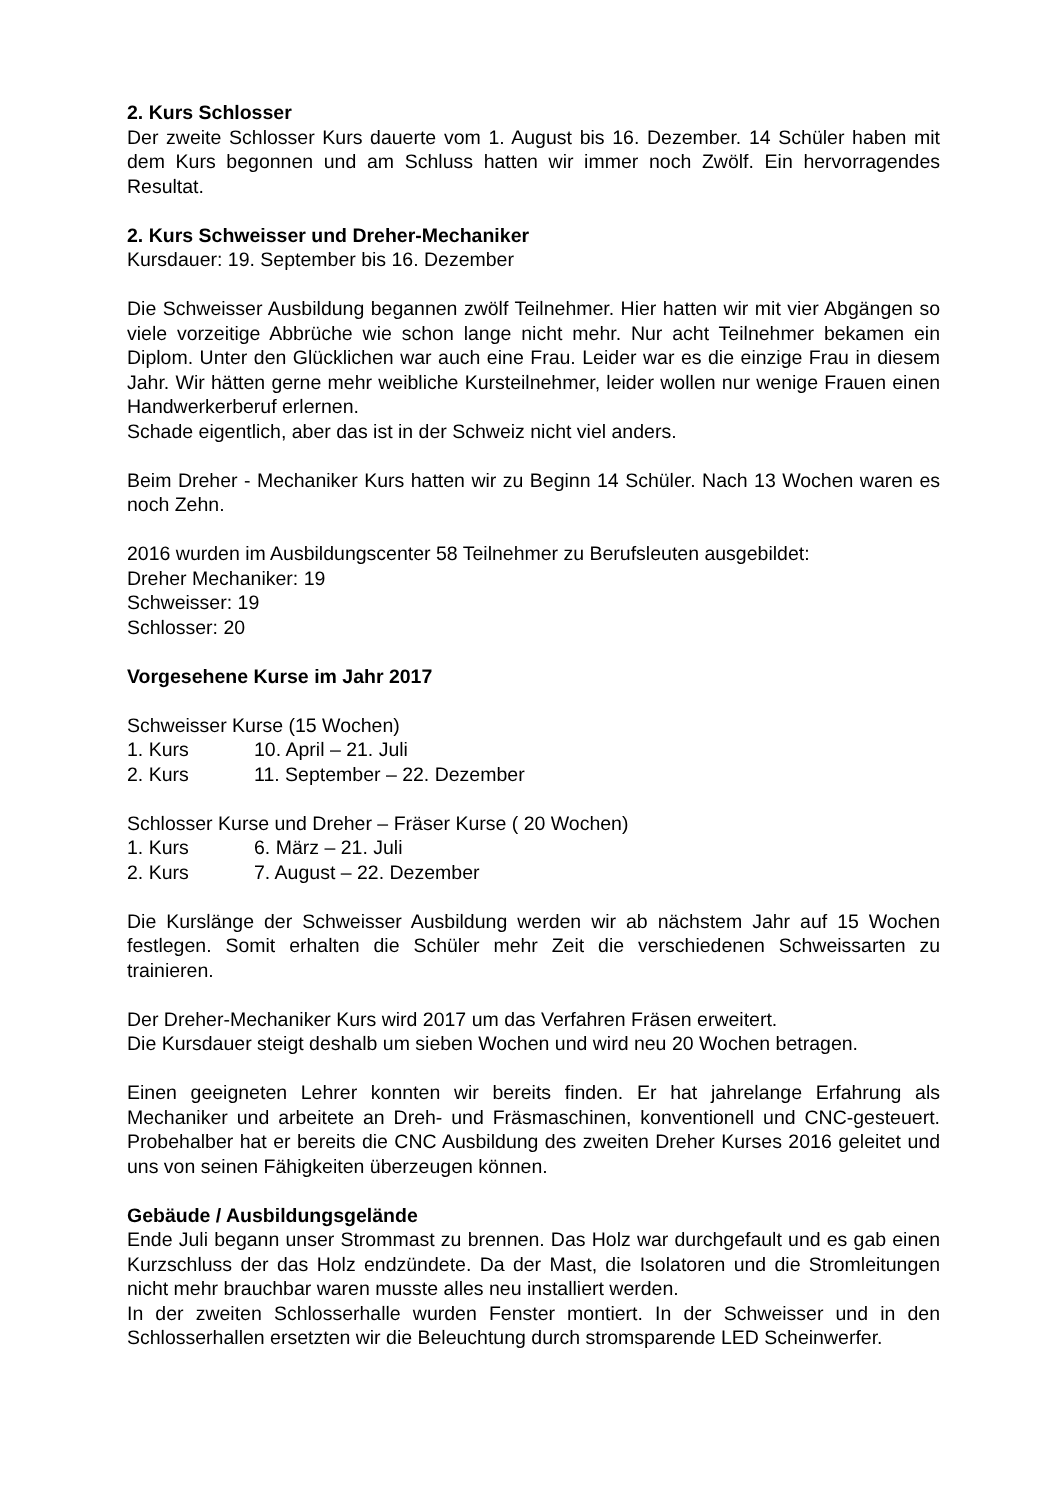2. Kurs Schlosser
Der zweite Schlosser Kurs dauerte vom 1. August bis 16. Dezember. 14 Schüler haben mit dem Kurs begonnen und am Schluss hatten wir immer noch Zwölf. Ein hervorragendes Resultat.
2. Kurs Schweisser und Dreher-Mechaniker
Kursdauer: 19. September bis 16. Dezember
Die Schweisser Ausbildung begannen zwölf Teilnehmer. Hier hatten wir mit vier Abgängen so viele vorzeitige Abbrüche wie schon lange nicht mehr. Nur acht Teilnehmer bekamen ein Diplom. Unter den Glücklichen war auch eine Frau. Leider war es die einzige Frau in diesem Jahr. Wir hätten gerne mehr weibliche Kursteilnehmer, leider wollen nur wenige Frauen einen Handwerkerberuf erlernen.
Schade eigentlich, aber das ist in der Schweiz nicht viel anders.
Beim Dreher - Mechaniker Kurs hatten wir zu Beginn 14 Schüler. Nach 13 Wochen waren es noch Zehn.
2016 wurden im Ausbildungscenter 58 Teilnehmer zu Berufsleuten ausgebildet:
Dreher Mechaniker: 19
Schweisser: 19
Schlosser: 20
Vorgesehene Kurse im Jahr 2017
Schweisser Kurse (15 Wochen)
| 1. Kurs | 10. April – 21. Juli |
| 2. Kurs | 11. September – 22. Dezember |
Schlosser Kurse und Dreher – Fräser Kurse ( 20 Wochen)
| 1. Kurs | 6. März – 21. Juli |
| 2. Kurs | 7. August – 22. Dezember |
Die Kurslänge der Schweisser Ausbildung werden wir ab nächstem Jahr auf 15 Wochen festlegen. Somit erhalten die Schüler mehr Zeit die verschiedenen Schweissarten zu trainieren.
Der Dreher-Mechaniker Kurs wird 2017 um das Verfahren Fräsen erweitert.
Die Kursdauer steigt deshalb um sieben Wochen und wird neu 20 Wochen betragen.
Einen geeigneten Lehrer konnten wir bereits finden. Er hat jahrelange Erfahrung als Mechaniker und arbeitete an Dreh- und Fräsmaschinen, konventionell und CNC-gesteuert. Probehalber hat er bereits die CNC Ausbildung des zweiten Dreher Kurses 2016 geleitet und uns von seinen Fähigkeiten überzeugen können.
Gebäude / Ausbildungsgelände
Ende Juli begann unser Strommast zu brennen. Das Holz war durchgefault und es gab einen Kurzschluss der das Holz endzündete. Da der Mast, die Isolatoren und die Stromleitungen nicht mehr brauchbar waren musste alles neu installiert werden.
In der zweiten Schlosserhalle wurden Fenster montiert. In der Schweisser und in den Schlosserhallen ersetzten wir die Beleuchtung durch stromsparende LED Scheinwerfer.